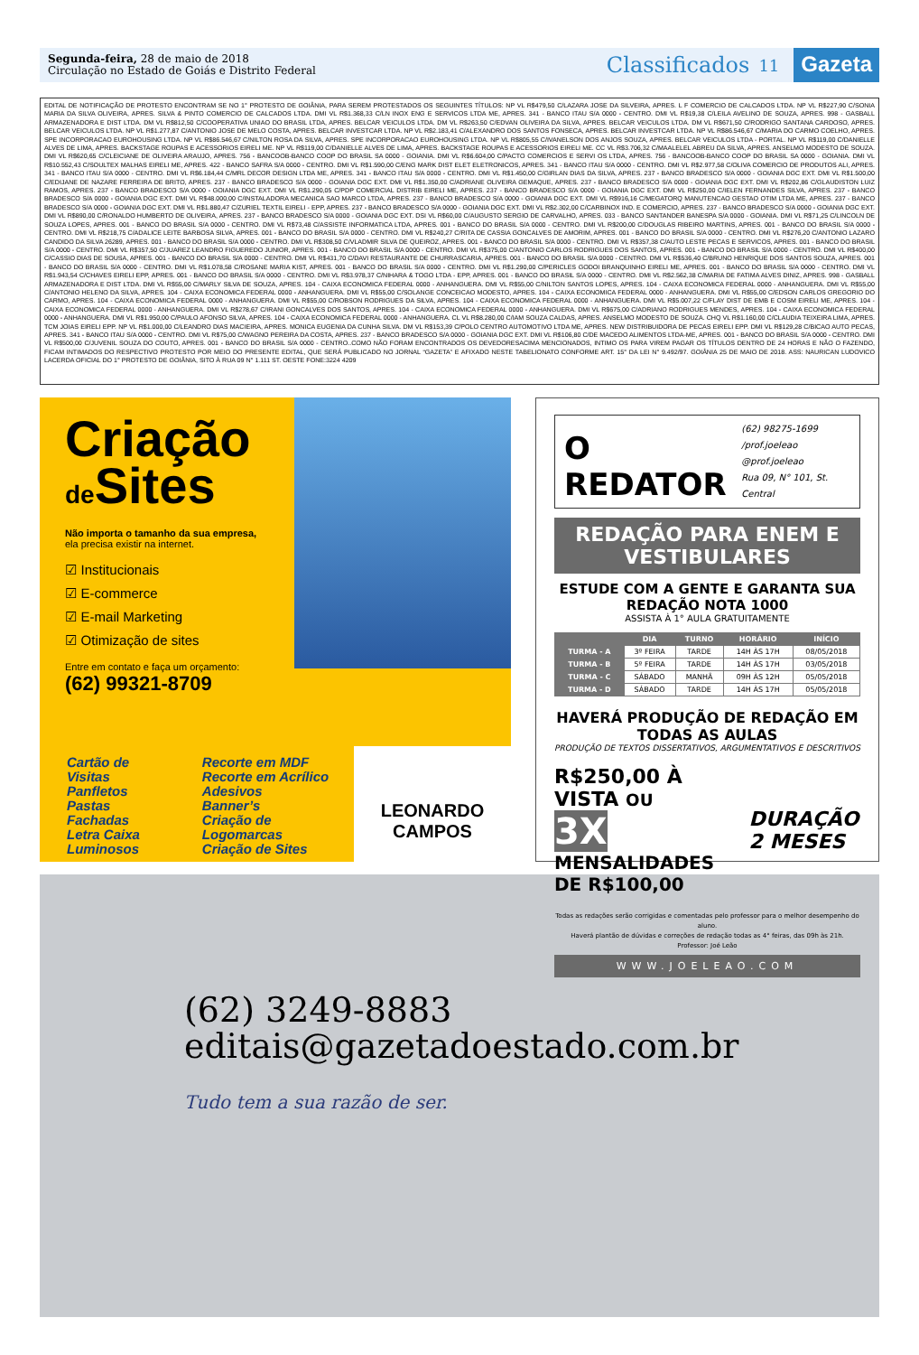Segunda-feira, 28 de maio de 2018
Circulação no Estado de Goiás e Distrito Federal
Classificados
11
Gazeta
EDITAL DE NOTIFICAÇÃO DE PROTESTO ENCONTRAM SE NO 1° PROTESTO DE GOIÂNIA, PARA SEREM PROTESTADOS OS SEGUINTES TÍTULOS: NP VL R$479,50 C/LAZARA JOSE DA SILVEIRA, APRES. L F COMERCIO DE CALCADOS LTDA. NP VL R$227,90 C/SONIA MARIA DA SILVA OLIVEIRA, APRES. SILVA & PINTO COMERCIO DE CALCADOS LTDA. DMI VL R$1.368,33 C/LN INOX ENG E SERVICOS LTDA ME, APRES. 341 - BANCO ITAU S/A 0000 - CENTRO. DMI VL R$19,38 C/LEILA AVELINO DE SOUZA, APRES. 998 - GASBALL ARMAZENADORA E DIST LTDA. DM VL R$812,50 C/COOPERATIVA UNIAO DO BRASIL LTDA, APRES. BELCAR VEICULOS LTDA. DM VL R$263,50 C/EDVAN OLIVEIRA DA SILVA, APRES. BELCAR VEICULOS LTDA. DM VL R$671,50 C/RODRIGO SANTANA CARDOSO, APRES. BELCAR VEICULOS LTDA. NP VL R$1.277,87 C/ANTONIO JOSE DE MELO COSTA, APRES. BELCAR INVESTCAR LTDA. NP VL R$2.183,41 C/ALEXANDRO DOS SANTOS FONSECA, APRES. BELCAR INVESTCAR LTDA. NP VL R$86.546,67 C/MARIA DO CARMO COELHO, APRES. SPE INCORPORACAO EUROHOUSING LTDA. NP VL R$86.546,67 C/NILTON ROSA DA SILVA, APRES. SPE INCORPORACAO EUROHOUSING LTDA. NP VL R$805,55 C/IVANELSON DOS ANJOS SOUZA, APRES. BELCAR VEICULOS LTDA - PORTAL. NP VL R$119,00 C/DANIELLE ALVES DE LIMA, APRES. BACKSTAGE ROUPAS E ACESSORIOS EIRELI ME. NP VL R$119,00 C/DANIELLE ALVES DE LIMA, APRES. BACKSTAGE ROUPAS E ACESSORIOS EIRELI ME. CC VL R$3.706,32 C/MAALELEL ABREU DA SILVA, APRES. ANSELMO MODESTO DE SOUZA. DMI VL R$620,65 C/CLEICIANE DE OLIVEIRA ARAUJO, APRES. 756 - BANCOOB-BANCO COOP DO BRASIL SA 0000 - GOIANIA. DMI VL R$6.604,00 C/PACTO COMERCIOS E SERVI OS LTDA, APRES. 756 - BANCOOB-BANCO COOP DO BRASIL SA 0000 - GOIANIA. DMI VL R$10.552,43 C/SOULTEX MALHAS EIRELI ME, APRES. 422 - BANCO SAFRA S/A 0000 - CENTRO. DMI VL R$1.590,00 C/ENG MARK DIST ELET ELETRONICOS, APRES. 341 - BANCO ITAU S/A 0000 - CENTRO. DMI VL R$2.977,58 C/OLIVA COMERCIO DE PRODUTOS ALI, APRES. 341 - BANCO ITAU S/A 0000 - CENTRO. DMI VL R$6.184,44 C/MRL DECOR DESIGN LTDA ME, APRES. 341 - BANCO ITAU S/A 0000 - CENTRO. DMI VL R$1.450,00 C/GIRLAN DIAS DA SILVA, APRES. 237 - BANCO BRADESCO S/A 0000 - GOIANIA DGC EXT. DMI VL R$1.500,00 C/EDIJANE DE NAZARE FERREIRA DE BRITO, APRES. 237 - BANCO BRADESCO S/A 0000 - GOIANIA DGC EXT. DMI VL R$1.350,00 C/ADRIANE OLIVEIRA GEMAQUE, APRES. 237 - BANCO BRADESCO S/A 0000 - GOIANIA DGC EXT. DMI VL R$202,86 C/GLAUDISTON LUIZ RAMOS, APRES. 237 - BANCO BRADESCO S/A 0000 - GOIANIA DGC EXT. DMI VL R$1.290,05 C/PDP COMERCIAL DISTRIB EIRELI ME, APRES. 237 - BANCO BRADESCO S/A 0000 - GOIANIA DGC EXT. DMI VL R$250,00 C/IELEN FERNANDES SILVA, APRES. 237 - BANCO BRADESCO S/A 0000 - GOIANIA DGC EXT. DMI VL R$48.000,00 C/INSTALADORA MECANICA SAO MARCO LTDA, APRES. 237 - BANCO BRADESCO S/A 0000 - GOIANIA DGC EXT. DMI VL R$916,16 C/MEGATORQ MANUTENCAO GESTAO OTIM LTDA ME, APRES. 237 - BANCO BRADESCO S/A 0000 - GOIANIA DGC EXT. DMI VL R$1.880,47 C/ZURIEL TEXTIL EIRELI - EPP, APRES. 237 - BANCO BRADESCO S/A 0000 - GOIANIA DGC EXT. DMI VL R$2.302,00 C/CARBINOX IND. E COMERCIO, APRES. 237 - BANCO BRADESCO S/A 0000 - GOIANIA DGC EXT. DMI VL R$890,00 C/RONALDO HUMBERTO DE OLIVEIRA, APRES. 237 - BANCO BRADESCO S/A 0000 - GOIANIA DGC EXT. DSI VL R$60,00 C/AUGUSTO SERGIO DE CARVALHO, APRES. 033 - BANCO SANTANDER BANESPA S/A 0000 - GOIANIA. DMI VL R$71,25 C/LINCOLN DE SOUZA LOPES, APRES. 001 - BANCO DO BRASIL S/A 0000 - CENTRO. DMI VL R$73,48 C/ASSISTE INFORMATICA LTDA, APRES. 001 - BANCO DO BRASIL S/A 0000 - CENTRO. DMI VL R$200,00 C/DOUGLAS RIBEIRO MARTINS, APRES. 001 - BANCO DO BRASIL S/A 0000 - CENTRO. DMI VL R$218,75 C/ADALICE LEITE BARBOSA SILVA, APRES. 001 - BANCO DO BRASIL S/A 0000 - CENTRO. DMI VL R$240,27 C/RITA DE CASSIA GONCALVES DE AMORIM, APRES. 001 - BANCO DO BRASIL S/A 0000 - CENTRO. DMI VL R$276,20 C/ANTONIO LAZARO CANDIDO DA SILVA 26289, APRES. 001 - BANCO DO BRASIL S/A 0000 - CENTRO. DMI VL R$308,50 C/VLADMIR SILVA DE QUEIROZ, APRES. 001 - BANCO DO BRASIL S/A 0000 - CENTRO. DMI VL R$357,38 C/AUTO LESTE PECAS E SERVICOS, APRES. 001 - BANCO DO BRASIL S/A 0000 - CENTRO. DMI VL R$357,50 C/JUAREZ LEANDRO FIGUEREDO JUNIOR, APRES. 001 - BANCO DO BRASIL S/A 0000 - CENTRO. DMI VL R$375,00 C/ANTONIO CARLOS RODRIGUES DOS SANTOS, APRES. 001 - BANCO DO BRASIL S/A 0000 - CENTRO. DMI VL R$400,00 C/CASSIO DIAS DE SOUSA, APRES. 001 - BANCO DO BRASIL S/A 0000 - CENTRO. DMI VL R$431,70 C/DAVI RESTAURANTE DE CHURRASCARIA, APRES. 001 - BANCO DO BRASIL S/A 0000 - CENTRO. DMI VL R$536,40 C/BRUNO HENRIQUE DOS SANTOS SOUZA, APRES. 001 - BANCO DO BRASIL S/A 0000 - CENTRO. DMI VL R$1.078,58 C/ROSANE MARIA KIST, APRES. 001 - BANCO DO BRASIL S/A 0000 - CENTRO. DMI VL R$1.290,00 C/PERICLES GODOI BRANQUINHO EIRELI ME, APRES. 001 - BANCO DO BRASIL S/A 0000 - CENTRO. DMI VL R$1.943,54 C/CHAVES EIRELI EPP, APRES. 001 - BANCO DO BRASIL S/A 0000 - CENTRO. DMI VL R$3.978,37 C/NIHARA & TOGO LTDA - EPP, APRES. 001 - BANCO DO BRASIL S/A 0000 - CENTRO. DMI VL R$2.562,38 C/MARIA DE FATIMA ALVES DINIZ, APRES. 998 - GASBALL ARMAZENADORA E DIST LTDA. DMI VL R$55,00 C/MARLY SILVA DE SOUZA, APRES. 104 - CAIXA ECONOMICA FEDERAL 0000 - ANHANGUERA. DMI VL R$55,00 C/NILTON SANTOS LOPES, APRES. 104 - CAIXA ECONOMICA FEDERAL 0000 - ANHANGUERA. DMI VL R$55,00 C/ANTONIO HELENO DA SILVA, APRES. 104 - CAIXA ECONOMICA FEDERAL 0000 - ANHANGUERA. DMI VL R$55,00 C/SOLANGE CONCEICAO MODESTO, APRES. 104 - CAIXA ECONOMICA FEDERAL 0000 - ANHANGUERA. DMI VL R$55,00 C/EDSON CARLOS GREGORIO DO CARMO, APRES. 104 - CAIXA ECONOMICA FEDERAL 0000 - ANHANGUERA. DMI VL R$55,00 C/ROBSON RODRIGUES DA SILVA, APRES. 104 - CAIXA ECONOMICA FEDERAL 0000 - ANHANGUERA. DMI VL R$5.007,22 C/FLAY DIST DE EMB E COSM EIRELI ME, APRES. 104 - CAIXA ECONOMICA FEDERAL 0000 - ANHANGUERA. DMI VL R$278,67 C/IRANI GONCALVES DOS SANTOS, APRES. 104 - CAIXA ECONOMICA FEDERAL 0000 - ANHANGUERA. DMI VL R$675,00 C/ADRIANO RODRIGUES MENDES, APRES. 104 - CAIXA ECONOMICA FEDERAL 0000 - ANHANGUERA. DMI VL R$1.950,00 C/PAULO AFONSO SILVA, APRES. 104 - CAIXA ECONOMICA FEDERAL 0000 - ANHANGUERA. CL VL R$8.280,00 C/IAM SOUZA CALDAS, APRES. ANSELMO MODESTO DE SOUZA. CHQ VL R$1.160,00 C/CLAUDIA TEIXEIRA LIMA, APRES. TCM JOIAS EIRELI EPP. NP VL R$1.000,00 C/LEANDRO DIAS MACIEIRA, APRES. MONICA EUGENIA DA CUNHA SILVA. DM VL R$153,39 C/POLO CENTRO AUTOMOTIVO LTDA ME, APRES. NEW DISTRIBUIDORA DE PECAS EIRELI EPP. DMI VL R$129,28 C/BICAO AUTO PECAS, APRES. 341 - BANCO ITAU S/A 0000 - CENTRO. DMI VL R$75,00 C/WAGNO PEREIRA DA COSTA, APRES. 237 - BANCO BRADESCO S/A 0000 - GOIANIA DGC EXT. DMI VL R$106,80 C/DE MACEDO ALIMENTOS LTDA-ME, APRES. 001 - BANCO DO BRASIL S/A 0000 - CENTRO. DMI VL R$500,00 C/JUVENIL SOUZA DO COUTO, APRES. 001 - BANCO DO BRASIL S/A 0000 - CENTRO..COMO NÃO FORAM ENCONTRADOS OS DEVEDORESACIMA MENCIONADOS, INTIMO OS PARA VIREM PAGAR OS TÍTULOS DENTRO DE 24 HORAS E NÃO O FAZENDO, FICAM INTIMADOS DO RESPECTIVO PROTESTO POR MEIO DO PRESENTE EDITAL, QUE SERÁ PUBLICADO NO JORNAL “GAZETA” E AFIXADO NESTE TABELIONATO CONFORME ART. 15° DA LEI N° 9.492/97. GOIÂNIA 25 DE MAIO DE 2018. ASS: NAURICAN LUDOVICO LACERDA OFICIAL DO 1° PROTESTO DE GOIÂNIA, SITO À RUA 09 N° 1.111 ST. OESTE FONE:3224 4209
Criação
de Sites
Não importa o tamanho da sua empresa,
ela precisa existir na internet.
☑ Institucionais
☑ E-commerce
☑ E-mail Marketing
☑ Otimização de sites
Entre em contato e faça um orçamento:
(62) 99321-8709
Cartão de Visitas
Panfletos
Pastas
Fachadas
Letra Caixa
Luminosos
Recorte em MDF
Recorte em Acrílico
Adesivos
Banner’s
Criação de Logomarcas
Criação de Sites
LEONARDO
CAMPOS
O REDATOR
(62) 98275-1699
/prof.joeleao
@prof.joeleao
Rua 09, N° 101, St. Central
REDAÇÃO PARA ENEM E VESTIBULARES
ESTUDE COM A GENTE E GARANTA SUA REDAÇÃO NOTA 1000
ASSISTA À 1° AULA GRATUITAMENTE
| | DIA | TURNO | HORÁRIO | INÍCIO |
| --- | --- | --- | --- | --- |
| TURMA - A | 3º FEIRA | TARDE | 14H ÀS 17H | 08/05/2018 |
| TURMA - B | 5º FEIRA | TARDE | 14H ÀS 17H | 03/05/2018 |
| TURMA - C | SÁBADO | MANHÃ | 09H ÀS 12H | 05/05/2018 |
| TURMA - D | SÁBADO | TARDE | 14H ÀS 17H | 05/05/2018 |
HAVERÁ PRODUÇÃO DE REDAÇÃO EM TODAS AS AULAS
PRODUÇÃO DE TEXTOS DISSERTATIVOS, ARGUMENTATIVOS E DESCRITIVOS
R$250,00 À VISTA OU
3X MENSALIDADES DE R$100,00
DURAÇÃO 2 MESES
Todas as redações serão corrigidas e comentadas pelo professor para o melhor desempenho do aluno.
Haverá plantão de dúvidas e correções de redação todas as 4° feiras, das 09h às 21h.
Professor: Joé Leão
WWW.JOELEAO.COM
(62) 3249-8883
editais@gazetadoestado.com.br
Tudo tem a sua razão de ser.